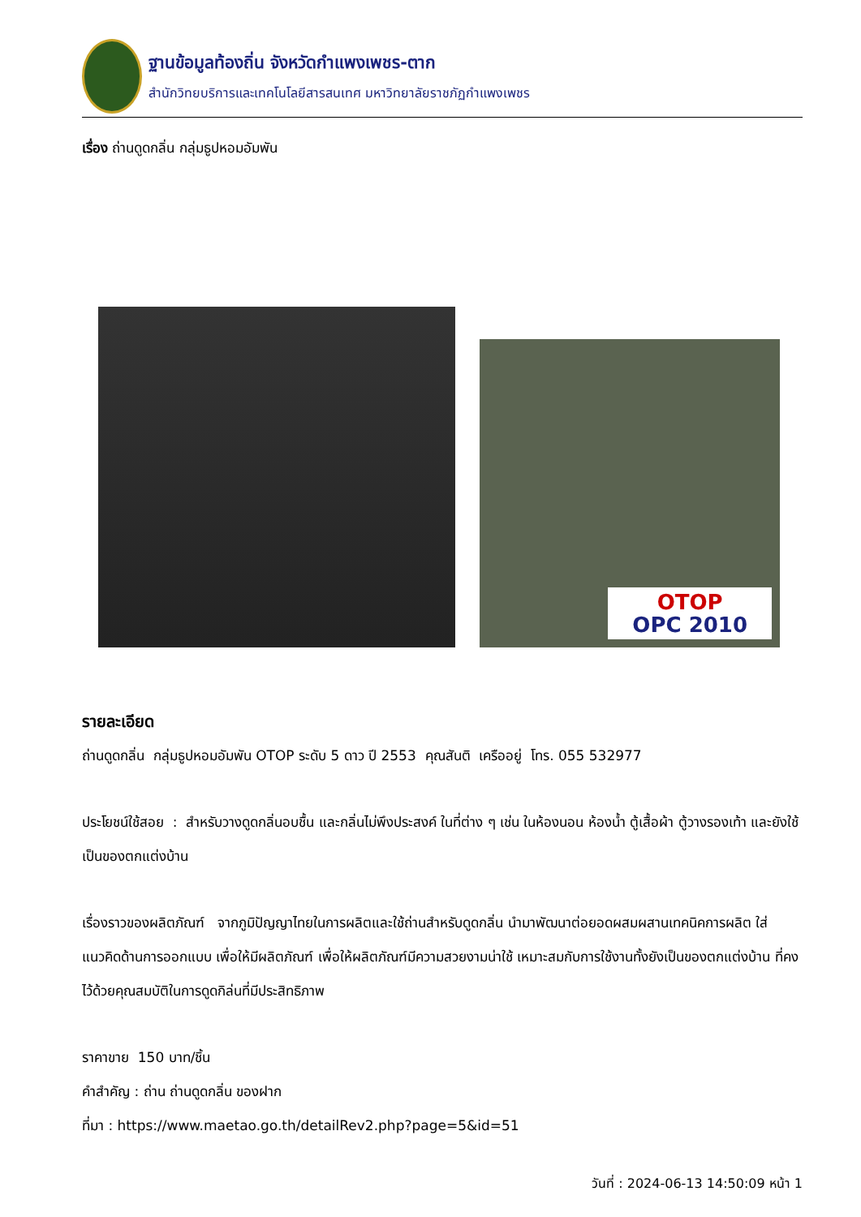ฐานข้อมูลท้องถิ่น จังหวัดกำแพงเพชร-ตาก
สำนักวิทยบริการและเทคโนโลยีสารสนเทศ มหาวิทยาลัยราชภัฏกำแพงเพชร
เรื่อง ถ่านดูดกลิ่น กลุ่มธูปหอมอัมพัน
OTOP
OPC 2010
รายละเอียด
ถ่านดูดกลิ่น กลุ่มธูปหอมอัมพัน OTOP ระดับ 5 ดาว ปี 2553 คุณสันติ เครืออยู่ โทร. 055 532977
ประโยชน์ใช้สอย : สำหรับวางดูดกลิ่นอบชื้น และกลิ่นไม่พึงประสงค์ ในที่ต่าง ๆ เช่น ในห้องนอน ห้องน้ำ ตู้เสื้อผ้า ตู้วางรองเท้า และยังใช้เป็นของตกแต่งบ้าน
เรื่องราวของผลิตภัณฑ์ จากภูมิปัญญาไทยในการผลิตและใช้ถ่านสำหรับดูดกลิ่น นำมาพัฒนาต่อยอดผสมผสานเทคนิคการผลิต ใส่แนวคิดด้านการออกแบบ เพื่อให้มีผลิตภัณฑ์ เพื่อให้ผลิตภัณฑ์มีความสวยงามน่าใช้ เหมาะสมกับการใช้งานทั้งยังเป็นของตกแต่งบ้าน ที่คงไว้ด้วยคุณสมบัติในการดูดกิล่นที่มีประสิทธิภาพ
ราคาขาย 150 บาท/ชิ้น
คำสำคัญ : ถ่าน ถ่านดูดกลิ่น ของฝาก
ที่มา : https://www.maetao.go.th/detailRev2.php?page=5&id=51
วันที่ : 2024-06-13 14:50:09 หน้า 1